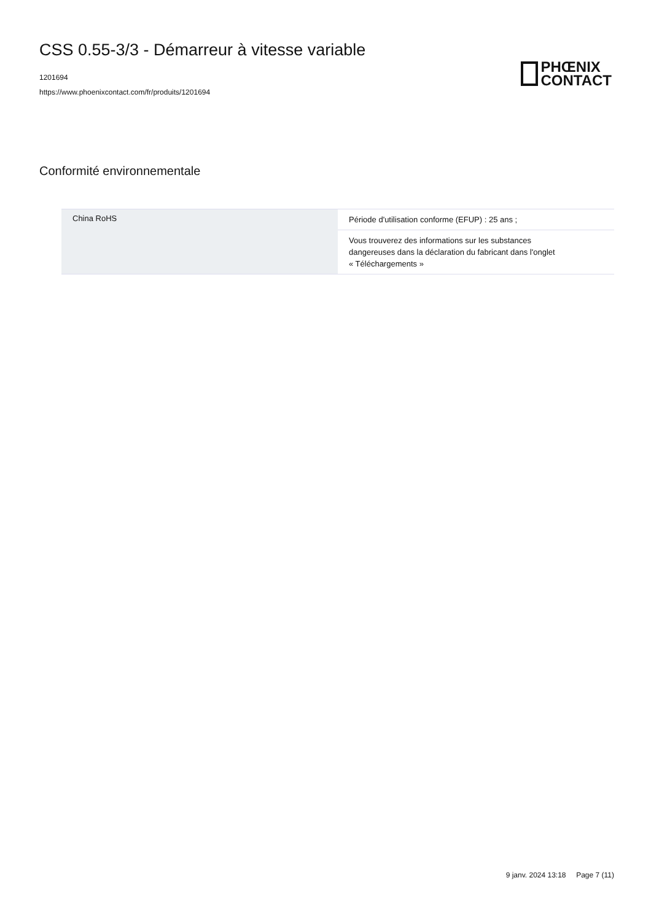CSS 0.55-3/3 - Démarreur à vitesse variable
1201694
https://www.phoenixcontact.com/fr/produits/1201694
PHŒNIX
CONTACT
Conformité environnementale
| China RoHS | Période d'utilisation conforme (EFUP) : 25 ans ; |
| | Vous trouverez des informations sur les substances dangereuses dans la déclaration du fabricant dans l'onglet « Téléchargements » |
9 janv. 2024 13:18 Page 7 (11)